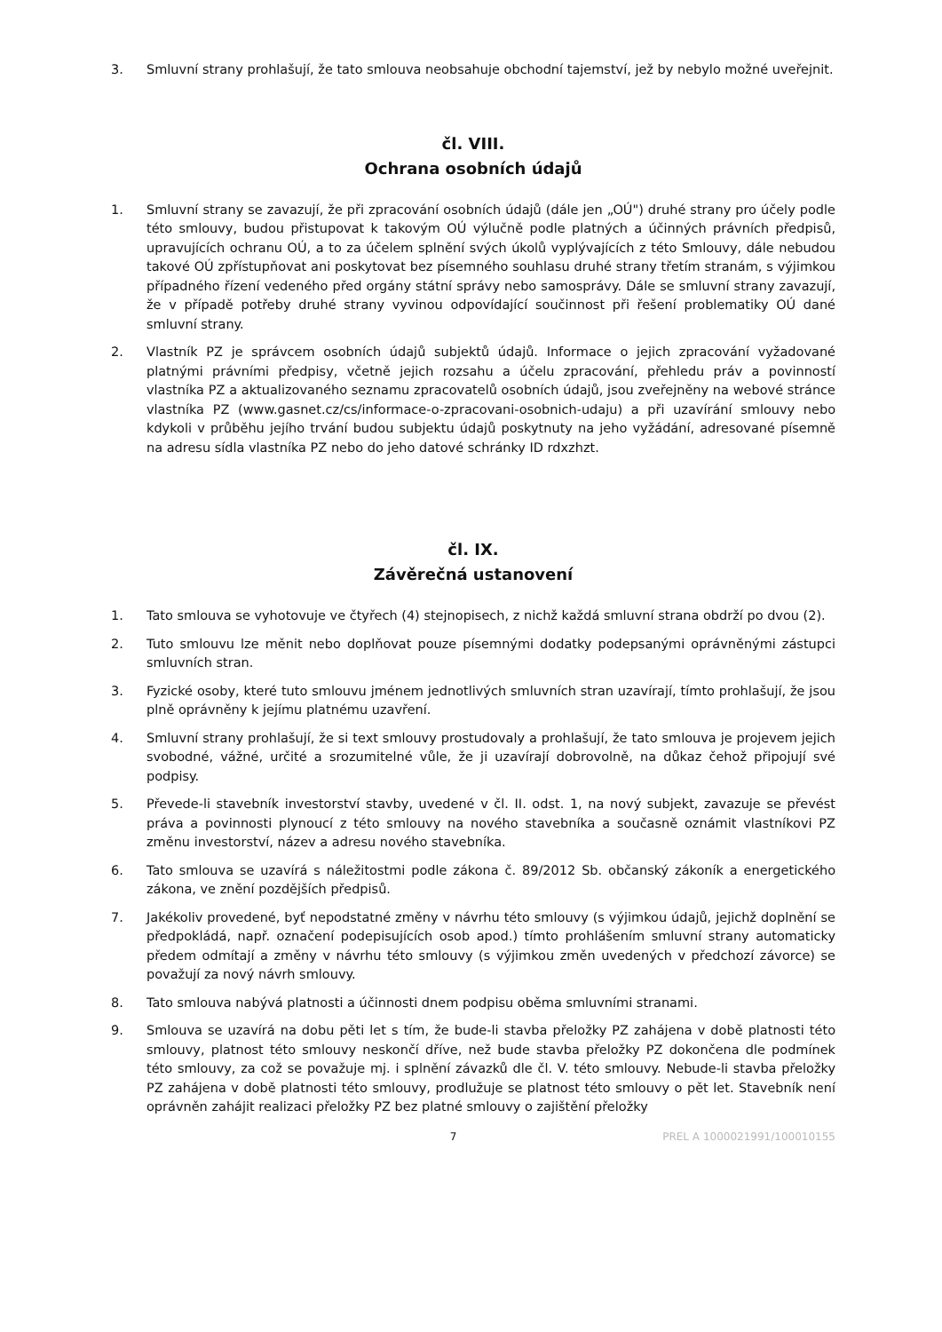3. Smluvní strany prohlašují, že tato smlouva neobsahuje obchodní tajemství, jež by nebylo možné uveřejnit.
čl. VIII.
Ochrana osobních údajů
1. Smluvní strany se zavazují, že při zpracování osobních údajů (dále jen „OÚ") druhé strany pro účely podle této smlouvy, budou přistupovat k takovým OÚ výlučně podle platných a účinných právních předpisů, upravujících ochranu OÚ, a to za účelem splnění svých úkolů vyplývajících z této Smlouvy, dále nebudou takové OÚ zpřístupňovat ani poskytovat bez písemného souhlasu druhé strany třetím stranám, s výjimkou případného řízení vedeného před orgány státní správy nebo samosprávy. Dále se smluvní strany zavazují, že v případě potřeby druhé strany vyvinou odpovídající součinnost při řešení problematiky OÚ dané smluvní strany.
2. Vlastník PZ je správcem osobních údajů subjektů údajů. Informace o jejich zpracování vyžadované platnými právními předpisy, včetně jejich rozsahu a účelu zpracování, přehledu práv a povinností vlastníka PZ a aktualizovaného seznamu zpracovatelů osobních údajů, jsou zveřejněny na webové stránce vlastníka PZ (www.gasnet.cz/cs/informace-o-zpracovani-osobnich-udaju) a při uzavírání smlouvy nebo kdykoli v průběhu jejího trvání budou subjektu údajů poskytnuty na jeho vyžádání, adresované písemně na adresu sídla vlastníka PZ nebo do jeho datové schránky ID rdxzhzt.
čl. IX.
Závěrečná ustanovení
1. Tato smlouva se vyhotovuje ve čtyřech (4) stejnopisech, z nichž každá smluvní strana obdrží po dvou (2).
2. Tuto smlouvu lze měnit nebo doplňovat pouze písemnými dodatky podepsanými oprávněnými zástupci smluvních stran.
3. Fyzické osoby, které tuto smlouvu jménem jednotlivých smluvních stran uzavírají, tímto prohlašují, že jsou plně oprávněny k jejímu platnému uzavření.
4. Smluvní strany prohlašují, že si text smlouvy prostudovaly a prohlašují, že tato smlouva je projevem jejich svobodné, vážné, určité a srozumitelné vůle, že ji uzavírají dobrovolně, na důkaz čehož připojují své podpisy.
5. Převede-li stavebník investorství stavby, uvedené v čl. II. odst. 1, na nový subjekt, zavazuje se převést práva a povinnosti plynoucí z této smlouvy na nového stavebníka a současně oznámit vlastníkovi PZ změnu investorství, název a adresu nového stavebníka.
6. Tato smlouva se uzavírá s náležitostmi podle zákona č. 89/2012 Sb. občanský zákoník a energetického zákona, ve znění pozdějších předpisů.
7. Jakékoliv provedené, byť nepodstatné změny v návrhu této smlouvy (s výjimkou údajů, jejichž doplnění se předpokládá, např. označení podepisujících osob apod.) tímto prohlášením smluvní strany automaticky předem odmítají a změny v návrhu této smlouvy (s výjimkou změn uvedených v předchozí závorce) se považují za nový návrh smlouvy.
8. Tato smlouva nabývá platnosti a účinnosti dnem podpisu oběma smluvními stranami.
9. Smlouva se uzavírá na dobu pěti let s tím, že bude-li stavba přeložky PZ zahájena v době platnosti této smlouvy, platnost této smlouvy neskončí dříve, než bude stavba přeložky PZ dokončena dle podmínek této smlouvy, za což se považuje mj. i splnění závazků dle čl. V. této smlouvy. Nebude-li stavba přeložky PZ zahájena v době platnosti této smlouvy, prodlužuje se platnost této smlouvy o pět let. Stavebník není oprávněn zahájit realizaci přeložky PZ bez platné smlouvy o zajištění přeložky
7 PREL A 1000021991/100010155